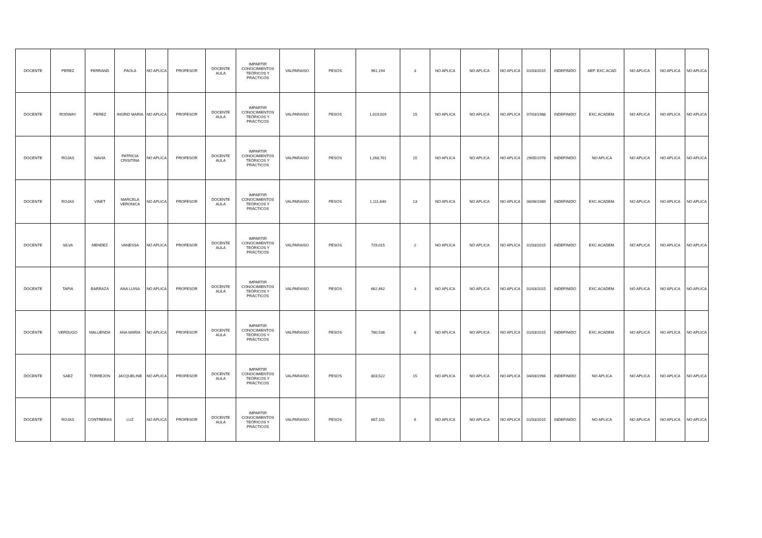| DOCENTE | PEREZ | FERRAND | PAOLA | NO APLICA | PROFESOR | DOCENTE AULA | IMPARTIR CONOCIMIENTOS TEÓRICOS Y PRÁCTICOS | VALPARAISO | PESOS | 961,194 | 3 | NO APLICA | NO APLICA | NO APLICA | 01/03/2015 | INDEFINIDO | AEP. EXC.ACAD | NO APLICA | NO APLICA | NO APLICA |
| DOCENTE | RODWAY | PEREZ | INGRID MARIA | NO APLICA | PROFESOR | DOCENTE AULA | IMPARTIR CONOCIMIENTOS TEÓRICOS Y PRÁCTICOS | VALPARAISO | PESOS | 1,019,029 | 15 | NO APLICA | NO APLICA | NO APLICA | 07/03/1988 | INDEFINIDO | EXC.ACADEM. | NO APLICA | NO APLICA | NO APLICA |
| DOCENTE | ROJAS | NAVIA | PATRICIA CRISITINA | NO APLICA | PROFESOR | DOCENTE AULA | IMPARTIR CONOCIMIENTOS TEÓRICOS Y PRÁCTICOS | VALPARAISO | PESOS | 1,268,701 | 15 | NO APLICA | NO APLICA | NO APLICA | 29/05/1978 | INDEFINIDO | NO APLICA | NO APLICA | NO APLICA | NO APLICA |
| DOCENTE | ROJAS | VINET | MARCELA VERONICA | NO APLICA | PROFESOR | DOCENTE AULA | IMPARTIR CONOCIMIENTOS TEÓRICOS Y PRÁCTICOS | VALPARAISO | PESOS | 1,111,640 | 13 | NO APLICA | NO APLICA | NO APLICA | 06/06/1989 | INDEFINIDO | EXC.ACADEM. | NO APLICA | NO APLICA | NO APLICA |
| DOCENTE | SILVA | MENDEZ | VANESSA | NO APLICA | PROFESOR | DOCENTE AULA | IMPARTIR CONOCIMIENTOS TEÓRICOS Y PRÁCTICOS | VALPARAISO | PESOS | 729,015 | 2 | NO APLICA | NO APLICA | NO APLICA | 01/03/2015 | INDEFINIDO | EXC.ACADEM. | NO APLICA | NO APLICA | NO APLICA |
| DOCENTE | TAPIA | BARRAZA | ANA LUISA | NO APLICA | PROFESOR | DOCENTE AULA | IMPARTIR CONOCIMIENTOS TEÓRICOS Y PRÁCTICOS | VALPARAISO | PESOS | 662,462 | 3 | NO APLICA | NO APLICA | NO APLICA | 01/03/2015 | INDEFINIDO | EXC.ACADEM. | NO APLICA | NO APLICA | NO APLICA |
| DOCENTE | VERDUGO | MALUENDA | ANA MARIA | NO APLICA | PROFESOR | DOCENTE AULA | IMPARTIR CONOCIMIENTOS TEÓRICOS Y PRÁCTICOS | VALPARAISO | PESOS | 780,536 | 8 | NO APLICA | NO APLICA | NO APLICA | 01/03/2015 | INDEFINIDO | EXC.ACADEM. | NO APLICA | NO APLICA | NO APLICA |
| DOCENTE | SAEZ | TORREJON | JACQUELINE | NO APLICA | PROFESOR | DOCENTE AULA | IMPARTIR CONOCIMIENTOS TEÓRICOS Y PRÁCTICOS | VALPARAISO | PESOS | 803,522 | 15 | NO APLICA | NO APLICA | NO APLICA | 04/03/1994 | INDEFINIDO | NO APLICA | NO APLICA | NO APLICA | NO APLICA |
| DOCENTE | ROJAS | CONTRERAS | LUZ | NO APLICA | PROFESOR | DOCENTE AULA | IMPARTIR CONOCIMIENTOS TEÓRICOS Y PRÁCTICOS | VALPARAISO | PESOS | 687,101 | 6 | NO APLICA | NO APLICA | NO APLICA | 01/03/2015 | INDEFINIDO | NO APLICA | NO APLICA | NO APLICA | NO APLICA |